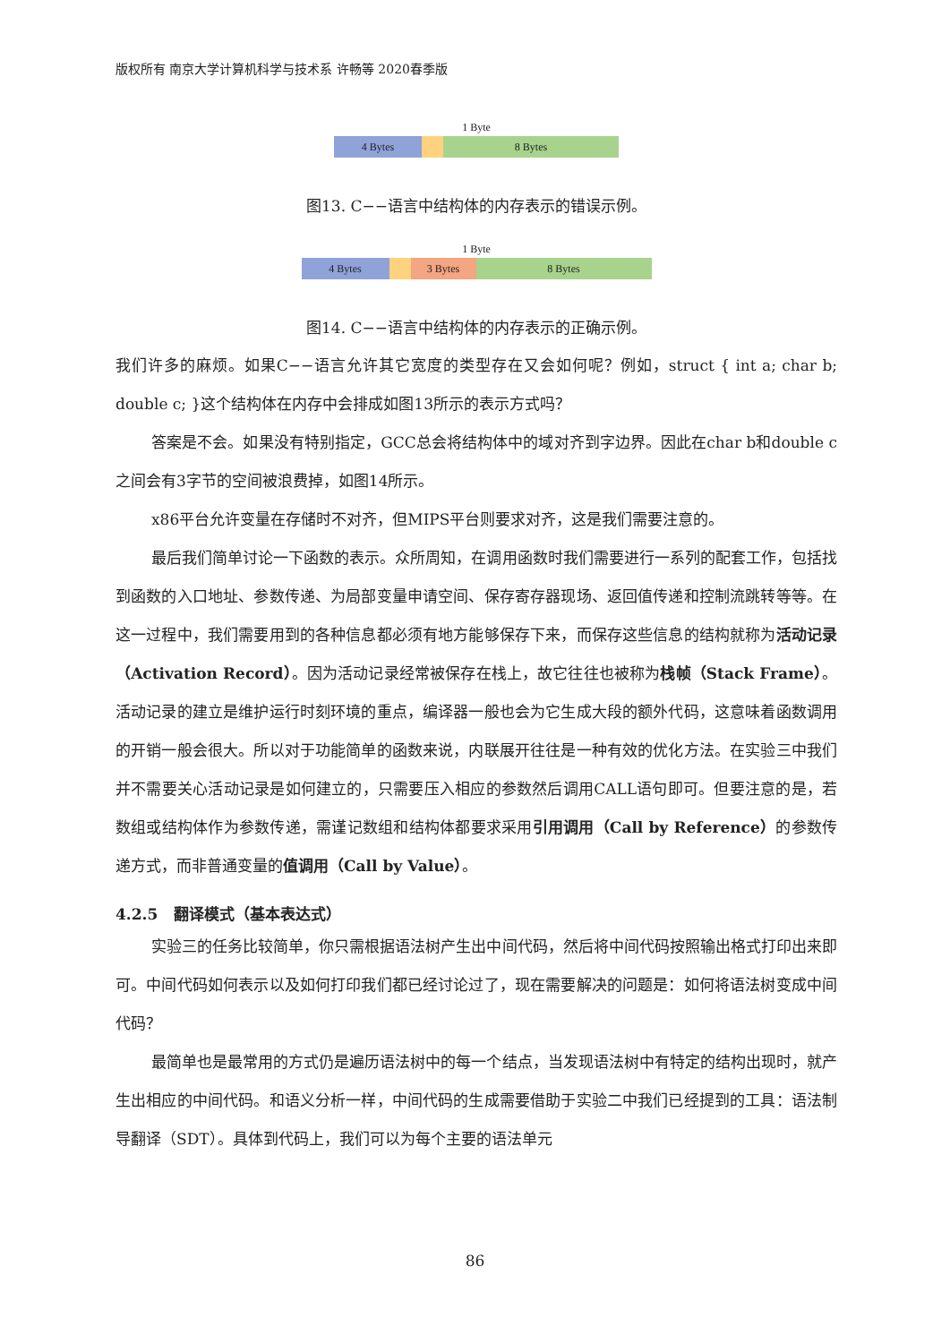版权所有 南京大学计算机科学与技术系 许畅等 2020春季版
1 Byte
4 Bytes 8 Bytes
图13. C−−语言中结构体的内存表示的错误示例。
1 Byte
4 Bytes 3 Bytes 8 Bytes
图14. C−−语言中结构体的内存表示的正确示例。
我们许多的麻烦。如果C−−语言允许其它宽度的类型存在又会如何呢？例如，struct { int a; char b; double c; }这个结构体在内存中会排成如图13所示的表示方式吗？
答案是不会。如果没有特别指定，GCC总会将结构体中的域对齐到字边界。因此在char b和double c之间会有3字节的空间被浪费掉，如图14所示。
x86平台允许变量在存储时不对齐，但MIPS平台则要求对齐，这是我们需要注意的。
最后我们简单讨论一下函数的表示。众所周知，在调用函数时我们需要进行一系列的配套工作，包括找到函数的入口地址、参数传递、为局部变量申请空间、保存寄存器现场、返回值传递和控制流跳转等等。在这一过程中，我们需要用到的各种信息都必须有地方能够保存下来，而保存这些信息的结构就称为活动记录（Activation Record）。因为活动记录经常被保存在栈上，故它往往也被称为栈帧（Stack Frame）。活动记录的建立是维护运行时刻环境的重点，编译器一般也会为它生成大段的额外代码，这意味着函数调用的开销一般会很大。所以对于功能简单的函数来说，内联展开往往是一种有效的优化方法。在实验三中我们并不需要关心活动记录是如何建立的，只需要压入相应的参数然后调用CALL语句即可。但要注意的是，若数组或结构体作为参数传递，需谨记数组和结构体都要求采用引用调用（Call by Reference）的参数传递方式，而非普通变量的值调用（Call by Value）。
4.2.5 翻译模式（基本表达式）
实验三的任务比较简单，你只需根据语法树产生出中间代码，然后将中间代码按照输出格式打印出来即可。中间代码如何表示以及如何打印我们都已经讨论过了，现在需要解决的问题是：如何将语法树变成中间代码？
最简单也是最常用的方式仍是遍历语法树中的每一个结点，当发现语法树中有特定的结构出现时，就产生出相应的中间代码。和语义分析一样，中间代码的生成需要借助于实验二中我们已经提到的工具：语法制导翻译（SDT）。具体到代码上，我们可以为每个主要的语法单元
86